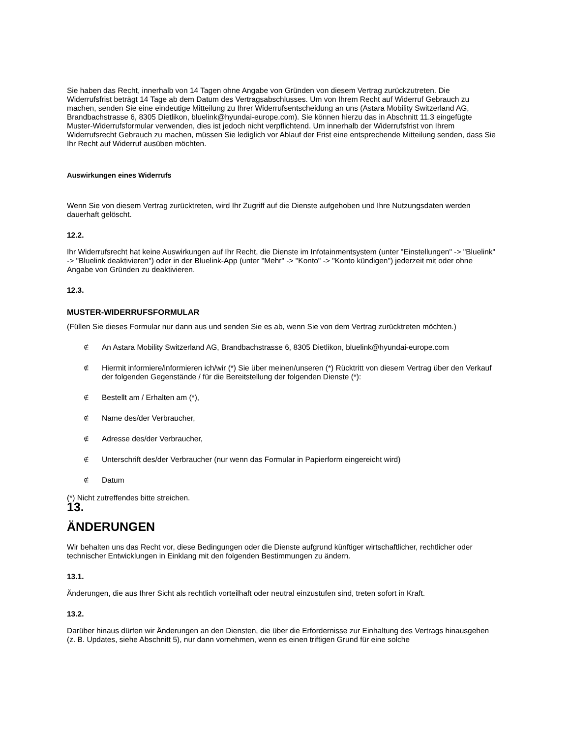Sie haben das Recht, innerhalb von 14 Tagen ohne Angabe von Gründen von diesem Vertrag zurückzutreten. Die Widerrufsfrist beträgt 14 Tage ab dem Datum des Vertragsabschlusses. Um von Ihrem Recht auf Widerruf Gebrauch zu machen, senden Sie eine eindeutige Mitteilung zu Ihrer Widerrufsentscheidung an uns (Astara Mobility Switzerland AG, Brandbachstrasse 6, 8305 Dietlikon, bluelink@hyundai-europe.com). Sie können hierzu das in Abschnitt 11.3 eingefügte Muster-Widerrufsformular verwenden, dies ist jedoch nicht verpflichtend. Um innerhalb der Widerrufsfrist von Ihrem Widerrufsrecht Gebrauch zu machen, müssen Sie lediglich vor Ablauf der Frist eine entsprechende Mitteilung senden, dass Sie Ihr Recht auf Widerruf ausüben möchten.
Auswirkungen eines Widerrufs
Wenn Sie von diesem Vertrag zurücktreten, wird Ihr Zugriff auf die Dienste aufgehoben und Ihre Nutzungsdaten werden dauerhaft gelöscht.
12.2.
Ihr Widerrufsrecht hat keine Auswirkungen auf Ihr Recht, die Dienste im Infotainmentsystem (unter "Einstellungen" -> "Bluelink" -> "Bluelink deaktivieren") oder in der Bluelink-App (unter "Mehr" -> "Konto" -> "Konto kündigen") jederzeit mit oder ohne Angabe von Gründen zu deaktivieren.
12.3.
MUSTER-WIDERRUFSFORMULAR
(Füllen Sie dieses Formular nur dann aus und senden Sie es ab, wenn Sie von dem Vertrag zurücktreten möchten.)
∉ An Astara Mobility Switzerland AG, Brandbachstrasse 6, 8305 Dietlikon, bluelink@hyundai-europe.com
∉ Hiermit informiere/informieren ich/wir (*) Sie über meinen/unseren (*) Rücktritt von diesem Vertrag über den Verkauf der folgenden Gegenstände / für die Bereitstellung der folgenden Dienste (*):
∉ Bestellt am / Erhalten am (*),
∉ Name des/der Verbraucher,
∉ Adresse des/der Verbraucher,
∉ Unterschrift des/der Verbraucher (nur wenn das Formular in Papierform eingereicht wird)
∉ Datum
(*) Nicht zutreffendes bitte streichen.
13.
ÄNDERUNGEN
Wir behalten uns das Recht vor, diese Bedingungen oder die Dienste aufgrund künftiger wirtschaftlicher, rechtlicher oder technischer Entwicklungen in Einklang mit den folgenden Bestimmungen zu ändern.
13.1.
Änderungen, die aus Ihrer Sicht als rechtlich vorteilhaft oder neutral einzustufen sind, treten sofort in Kraft.
13.2.
Darüber hinaus dürfen wir Änderungen an den Diensten, die über die Erfordernisse zur Einhaltung des Vertrags hinausgehen (z. B. Updates, siehe Abschnitt 5), nur dann vornehmen, wenn es einen triftigen Grund für eine solche